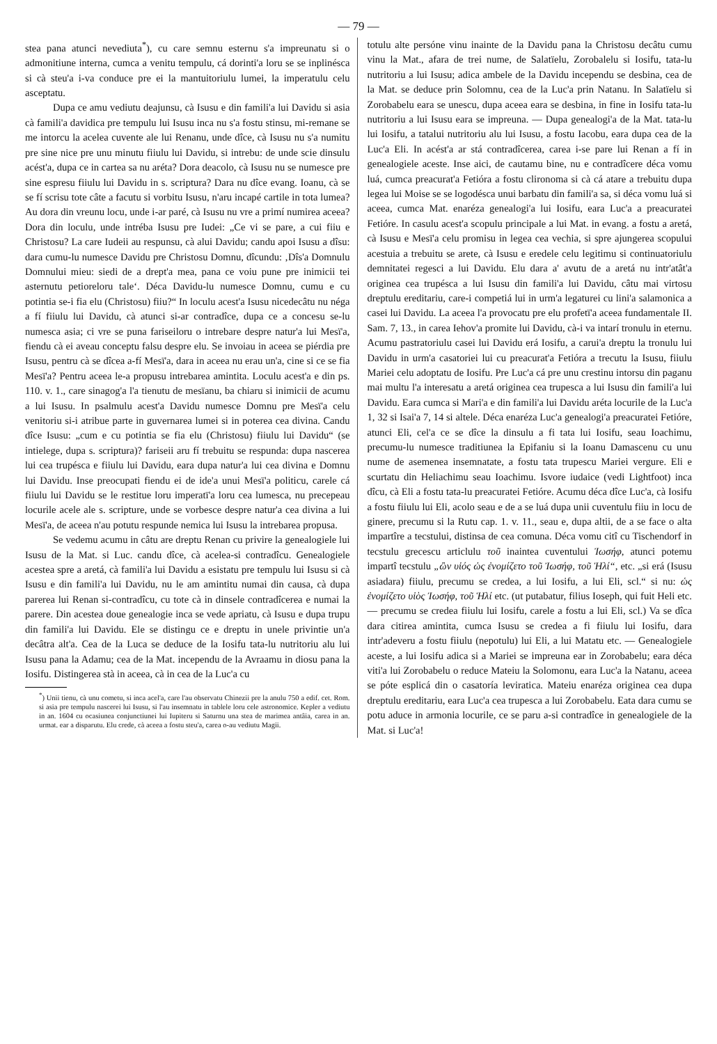— 79 —
stea pana atunci nevediuta<sup>*</sup>), cu care semnu esternu s'a impreunatu si o admonitiune interna, cumca a venitu tempulu, cá dorinti'a loru se se inplinésca si cà steu'a i-va conduce pre ei la mantuitoriulu lumei, la imperatulu celu asceptatu.
Dupa ce amu vediutu deajunsu, cà Isusu e din famili'a lui Davidu si asia cà famili'a davidica pre tempulu lui Isusu inca nu s'a fostu stinsu, mi-remane se me intorcu la acelea cuvente ale lui Renanu, unde dîce, cà Isusu nu s'a numitu pre sine nice pre unu minutu fiiulu lui Davidu, si intrebu: de unde scie dinsulu acést'a, dupa ce in cartea sa nu aréta? Dora deacolo, cà Isusu nu se numesce pre sine espresu fiiulu lui Davidu in s. scriptura? Dara nu dîce evang. Ioanu, cà se se fí scrisu tote câte a facutu si vorbitu Isusu, n'aru incapé cartile in tota lumea? Au dora din vreunu locu, unde i-ar paré, cà Isusu nu vre a primí numirea aceea? Dora din loculu, unde intréba Isusu pre Iudei: „Ce vi se pare, a cui fiiu e Christosu? La care Iudeii au respunsu, cà alui Davidu; candu apoi Isusu a dîsu: dara cumu-lu numesce Davidu pre Christosu Domnu, dîcundu: ‚Dîs'a Domnulu Domnului mieu: siedi de a drept'a mea, pana ce voiu pune pre inimicii tei asternutu petioreloru tale‘. Déca Davidu-lu numesce Domnu, cumu e cu potintia se-i fia elu (Christosu) fiiu?“ In loculu acest'a Isusu nicedecâtu nu néga a fí fiiulu lui Davidu, cà atunci si-ar contradîce, dupa ce a concesu se-lu numesca asia; ci vre se puna fariseiloru o intrebare despre natur'a lui Mesï'a, fiendu cà ei aveau conceptu falsu despre elu. Se invoiau in aceea se piérdia pre Isusu, pentru cà se dîcea a-fí Mesï'a, dara in aceea nu erau un'a, cine si ce se fia Mesï'a? Pentru aceea le-a propusu intrebarea amintita. Loculu acest'a e din ps. 110. v. 1., care sinagog'a l'a tienutu de mesïanu, ba chiaru si inimicii de acumu a lui Isusu. In psalmulu acest'a Davidu numesce Domnu pre Mesï'a celu venitoriu si-i atribue parte in guvernarea lumei si in poterea cea divina. Candu dîce Isusu: „cum e cu potintia se fia elu (Christosu) fiiulu lui Davidu“ (se intielege, dupa s. scriptura)? fariseii aru fí trebuitu se respunda: dupa nascerea lui cea trupésca e fiiulu lui Davidu, eara dupa natur'a lui cea divina e Domnu lui Davidu. Inse preocupati fiendu ei de ide'a unui Mesï'a politicu, carele cá fiiulu lui Davidu se le restitue loru imperatï'a loru cea lumesca, nu precepeau locurile acele ale s. scripture, unde se vorbesce despre natur'a cea divina a lui Mesï'a, de aceea n'au potutu respunde nemica lui Isusu la intrebarea propusa.
Se vedemu acumu in câtu are dreptu Renan cu privire la genealogiele lui Isusu de la Mat. si Luc. candu dîce, cà acelea-si contradîcu. Genealogiele acestea spre a aretá, cà famili'a lui Davidu a esistatu pre tempulu lui Isusu si cà Isusu e din famili'a lui Davidu, nu le am amintitu numai din causa, cà dupa parerea lui Renan si-contradîcu, cu tote cà in dinsele contradîcerea e numai la parere. Din acestea doue genealogie inca se vede apriatu, cà Isusu e dupa trupu din famili'a lui Davidu. Ele se distingu ce e dreptu in unele privintie un'a decâtra alt'a. Cea de la Luca se deduce de la Iosifu tata-lu nutritoriu alu lui Isusu pana la Adamu; cea de la Mat. incependu de la Avraamu in diosu pana la Iosifu. Distingerea stà in aceea, cà in cea de la Luc'a cu
<sup>*</sup>) Unii tienu, cà unu cometu, si inca acel'a, care l'au observatu Chinezii pre la anulu 750 a edif. cet. Rom. si asia pre tempulu nascerei lui Isusu, si l'au insemnatu in tablele loru cele astronomice. Kepler a vediutu in an. 1604 cu ocasiunea conjunctiunei lui Iupiteru si Saturnu una stea de marimea antâia, carea in an. urmat. ear a disparutu. Elu crede, cà aceea a fostu steu'a, carea o-au vediutu Magii.
totulu alte persóne vinu inainte de la Davidu pana la Christosu decâtu cumu vinu la Mat., afara de trei nume, de Salatïelu, Zorobalelu si Iosifu, tata-lu nutritoriu a lui Isusu; adica ambele de la Davidu incependu se desbina, cea de la Mat. se deduce prin Solomnu, cea de la Luc'a prin Natanu. In Salatïelu si Zorobabelu eara se unescu, dupa aceea eara se desbina, in fine in Iosifu tata-lu nutritoriu a lui Isusu eara se impreuna. — Dupa genealogi'a de la Mat. tata-lu lui Iosifu, a tatalui nutritoriu alu lui Isusu, a fostu Iacobu, eara dupa cea de la Luc'a Eli. In acést'a ar stá contradîcerea, carea i-se pare lui Renan a fí in genealogiele aceste. Inse aici, de cautamu bine, nu e contradîcere déca vomu luá, cumca preacurat'a Fetióra a fostu clironoma si cà cá atare a trebuitu dupa legea lui Moise se se logodésca unui barbatu din famili'a sa, si déca vomu luá si aceea, cumca Mat. enaréza genealogi'a lui Iosifu, eara Luc'a a preacuratei Fetióre. In casulu acest'a scopulu principale a lui Mat. in evang. a fostu a aretá, cà Isusu e Mesï'a celu promisu in legea cea vechia, si spre ajungerea scopului acestuia a trebuitu se arete, cà Isusu e eredele celu legitimu si continuatoriulu demnitatei regesci a lui Davidu. Elu dara a' avutu de a aretá nu intr'atât'a originea cea trupésca a lui Isusu din famili'a lui Davidu, câtu mai virtosu dreptulu ereditariu, care-i competiá lui in urm'a legaturei cu lini'a salamonica a casei lui Davidu. La aceea l'a provocatu pre elu profetï'a aceea fundamentale II. Sam. 7, 13., in carea Iehov'a promite lui Davidu, cà-i va intarí tronulu in eternu. Acumu pastratoriulu casei lui Davidu erá Iosifu, a carui'a dreptu la tronulu lui Davidu in urm'a casatoriei lui cu preacurat'a Fetióra a trecutu la Isusu, fiiulu Mariei celu adoptatu de Iosifu. Pre Luc'a cá pre unu crestinu intorsu din paganu mai multu l'a interesatu a aretá originea cea trupesca a lui Isusu din famili'a lui Davidu. Eara cumca si Mari'a e din famili'a lui Davidu aréta locurile de la Luc'a 1, 32 si Isai'a 7, 14 si altele. Déca enaréza Luc'a genealogi'a preacuratei Fetióre, atunci Eli, cel'a ce se dîce la dinsulu a fi tata lui Iosifu, seau Ioachimu, precumu-lu numesce traditiunea la Epifaniu si la Ioanu Damascenu cu unu nume de asemenea insemnatate, a fostu tata trupescu Mariei vergure. Eli e scurtatu din Heliachimu seau Ioachimu. Isvore iudaice (vedi Lightfoot) inca dîcu, cà Eli a fostu tata-lu preacuratei Fetióre. Acumu déca dîce Luc'a, cà Iosifu a fostu fiiulu lui Eli, acolo seau e de a se luá dupa unii cuventulu fiiu in locu de ginere, precumu si la Rutu cap. 1. v. 11., seau e, dupa altii, de a se face o alta impartîre a tecstului, distinsa de cea comuna. Déca vomu citî cu Tischendorf in tecstulu grecescu articlulu τοῦ inaintea cuventului Ἰωσήφ, atunci potemu impartî tecstulu „ὢν υἱός ὡς ἐνομίζετο τοῦ Ἰωσήφ, τοῦ Ἡλί“, etc. „si erá (Isusu asiadara) fiiulu, precumu se credea, a lui Iosifu, a lui Eli, scl.“ si nu: ὡς ἐνομίζετο υἱὸς Ἰωσήφ, τοῦ Ἡλί etc. (ut putabatur, filius Ioseph, qui fuit Heli etc. — precumu se credea fiiulu lui Iosifu, carele a fostu a lui Eli, scl.) Va se dîca dara citirea amintita, cumca Isusu se credea a fi fiiulu lui Iosifu, dara intr'adeveru a fostu fiiulu (nepotulu) lui Eli, a lui Matatu etc. — Genealogiele aceste, a lui Iosifu adica si a Mariei se impreuna ear in Zorobabelu; eara déca viti'a lui Zorobabelu o reduce Mateiu la Solomonu, eara Luc'a la Natanu, aceea se póte esplicá din o casatoría leviratica. Mateiu enaréza originea cea dupa dreptulu ereditariu, eara Luc'a cea trupesca a lui Zorobabelu. Eata dara cumu se potu aduce in armonia locurile, ce se paru a-si contradîce in genealogiele de la Mat. si Luc'a!